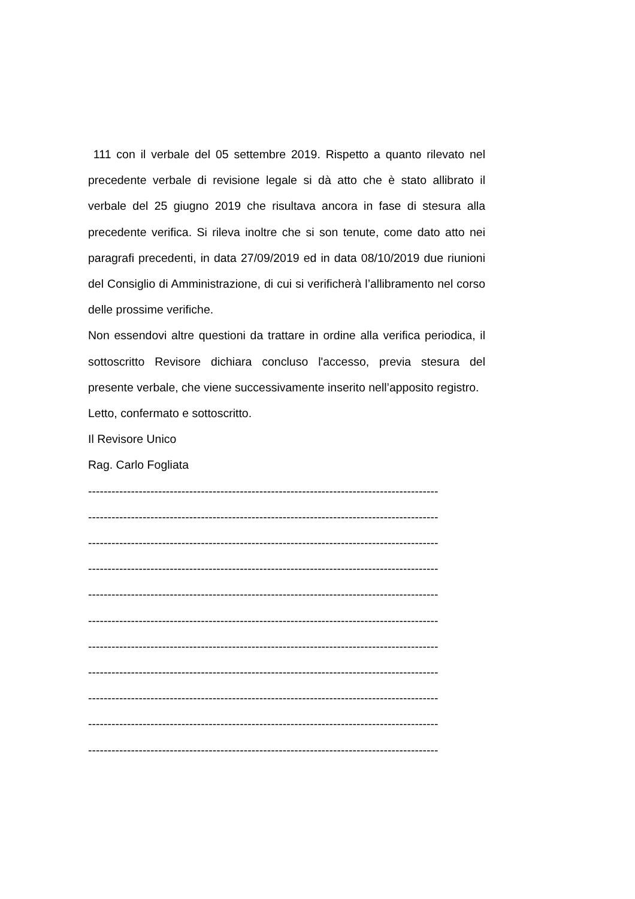111 con il verbale del 05 settembre 2019. Rispetto a quanto rilevato nel precedente verbale di revisione legale si dà atto che è stato allibrato il verbale del 25 giugno 2019 che risultava ancora in fase di stesura alla precedente verifica. Si rileva inoltre che si son tenute, come dato atto nei paragrafi precedenti, in data 27/09/2019 ed in data 08/10/2019 due riunioni del Consiglio di Amministrazione, di cui si verificherà l’allibramento nel corso delle prossime verifiche.
Non essendovi altre questioni da trattare in ordine alla verifica periodica, il sottoscritto Revisore dichiara concluso l'accesso, previa stesura del presente verbale, che viene successivamente inserito nell’apposito registro.
Letto, confermato e sottoscritto.
Il Revisore Unico
Rag. Carlo Fogliata
------------------------------------------------------------------------------------------
------------------------------------------------------------------------------------------
------------------------------------------------------------------------------------------
------------------------------------------------------------------------------------------
------------------------------------------------------------------------------------------
------------------------------------------------------------------------------------------
------------------------------------------------------------------------------------------
------------------------------------------------------------------------------------------
------------------------------------------------------------------------------------------
------------------------------------------------------------------------------------------
------------------------------------------------------------------------------------------